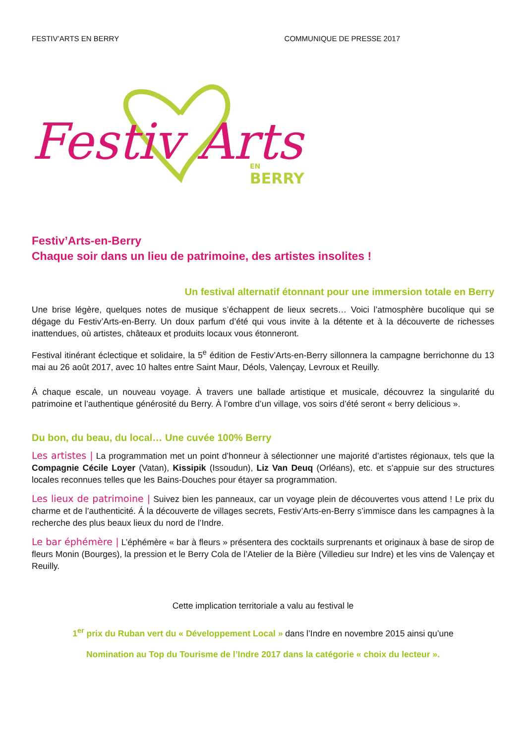FESTIV’ARTS EN BERRY COMMUNIQUE DE PRESSE 2017
Festiv Arts
BERRY
EN
Festiv’Arts-en-Berry
Chaque soir dans un lieu de patrimoine, des artistes insolites !
Un festival alternatif étonnant pour une immersion totale en Berry
Une brise légère, quelques notes de musique s’échappent de lieux secrets… Voici l’atmosphère bucolique qui se dégage du Festiv’Arts-en-Berry. Un doux parfum d’été qui vous invite à la détente et à la découverte de richesses inattendues, où artistes, châteaux et produits locaux vous étonneront.
Festival itinérant éclectique et solidaire, la 5<sup>e</sup> édition de Festiv’Arts-en-Berry sillonnera la campagne berrichonne du 13 mai au 26 août 2017, avec 10 haltes entre Saint Maur, Déols, Valençay, Levroux et Reuilly.
Á chaque escale, un nouveau voyage. À travers une ballade artistique et musicale, découvrez la singularité du patrimoine et l’authentique générosité du Berry. À l’ombre d’un village, vos soirs d’été seront « berry delicious ».
Du bon, du beau, du local… Une cuvée 100% Berry
Les artistes | La programmation met un point d’honneur à sélectionner une majorité d’artistes régionaux, tels que la Compagnie Cécile Loyer (Vatan), Kissipik (Issoudun), Liz Van Deuq (Orléans), etc. et s’appuie sur des structures locales reconnues telles que les Bains-Douches pour étayer sa programmation.
Les lieux de patrimoine | Suivez bien les panneaux, car un voyage plein de découvertes vous attend ! Le prix du charme et de l’authenticité. Á la découverte de villages secrets, Festiv’Arts-en-Berry s’immisce dans les campagnes à la recherche des plus beaux lieux du nord de l’Indre.
Le bar éphémère | L’éphémère « bar à fleurs » présentera des cocktails surprenants et originaux à base de sirop de fleurs Monin (Bourges), la pression et le Berry Cola de l’Atelier de la Bière (Villedieu sur Indre) et les vins de Valençay et Reuilly.
Cette implication territoriale a valu au festival le
1<sup>er</sup> prix du Ruban vert du « Développement Local » dans l’Indre en novembre 2015 ainsi qu’une
Nomination au Top du Tourisme de l’Indre 2017 dans la catégorie « choix du lecteur ».